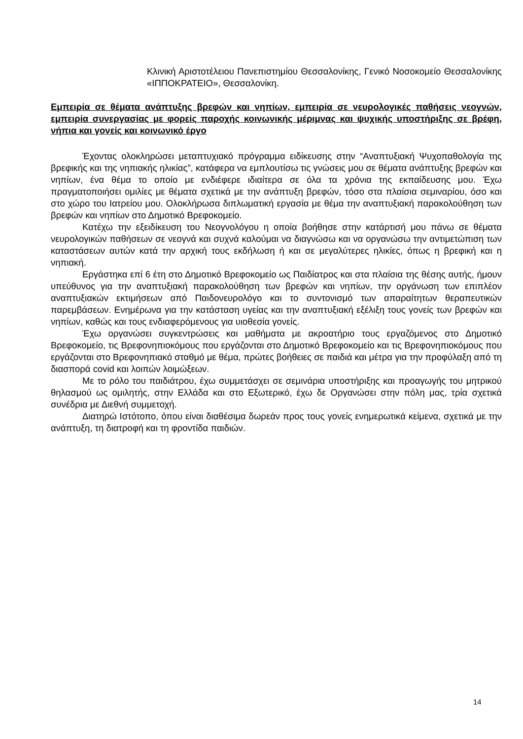Κλινική Αριστοτέλειου Πανεπιστημίου Θεσσαλονίκης, Γενικό Νοσοκομείο Θεσσαλονίκης «ΙΠΠΟΚΡΑΤΕΙΟ», Θεσσαλονίκη.
Εμπειρία σε θέματα ανάπτυξης βρεφών και νηπίων, εμπειρία σε νευρολογικές παθήσεις νεογνών, εμπειρία συνεργασίας με φορείς παροχής κοινωνικής μέριμνας και ψυχικής υποστήριξης σε βρέφη, νήπια και γονείς και κοινωνικό έργο
Έχοντας ολοκληρώσει μεταπτυχιακό πρόγραμμα ειδίκευσης στην “Αναπτυξιακή Ψυχοπαθολογία της βρεφικής και της νηπιακής ηλικίας”, κατάφερα να εμπλουτίσω τις γνώσεις μου σε θέματα ανάπτυξης βρεφών και νηπίων, ένα θέμα το οποίο με ενδιέφερε ιδιαίτερα σε όλα τα χρόνια της εκπαίδευσης μου. Έχω πραγματοποιήσει ομιλίες με θέματα σχετικά με την ανάπτυξη βρεφών, τόσο στα πλαίσια σεμιναρίου, όσο και στο χώρο του Ιατρείου μου. Ολοκλήρωσα διπλωματική εργασία με θέμα την αναπτυξιακή παρακολούθηση των βρεφών και νηπίων στο Δημοτικό Βρεφοκομείο.
Κατέχω την εξειδίκευση του Νεογνολόγου η οποία βοήθησε στην κατάρτισή μου πάνω σε θέματα νευρολογικών παθήσεων σε νεογνά και συχνά καλούμαι να διαγνώσω και να οργανώσω την αντιμετώπιση των καταστάσεων αυτών κατά την αρχική τους εκδήλωση ή και σε μεγαλύτερες ηλικίες, όπως η βρεφική και η νηπιακή.
Εργάστηκα επί 6 έτη στο Δημοτικό Βρεφοκομείο ως Παιδίατρος και στα πλαίσια της θέσης αυτής, ήμουν υπεύθυνος για την αναπτυξιακή παρακολούθηση των βρεφών και νηπίων, την οργάνωση των επιπλέον αναπτυξιακών εκτιμήσεων από Παιδονευρολόγο και το συντονισμό των απαραίτητων θεραπευτικών παρεμβάσεων. Ενημέρωνα για την κατάσταση υγείας και την αναπτυξιακή εξέλιξη τους γονείς των βρεφών και νηπίων, καθώς και τους ενδιαφερόμενους για υιοθεσία γονείς.
Έχω οργανώσει συγκεντρώσεις και μαθήματα με ακροατήριο τους εργαζόμενος στο Δημοτικό Βρεφοκομείο, τις Βρεφονηπιοκόμους που εργάζονται στο Δημοτικό Βρεφοκομείο και τις Βρεφονηπιοκόμους που εργάζονται στο Βρεφονηπιακό σταθμό με θέμα, πρώτες βοήθειες σε παιδιά και μέτρα για την προφύλαξη από τη διασπορά covid και λοιπών λοιμώξεων.
Με το ρόλο του παιδιάτρου, έχω συμμετάσχει σε σεμινάρια υποστήριξης και προαγωγής του μητρικού θηλασμού ως ομιλητής, στην Ελλάδα και στο Εξωτερικό, έχω δε Οργανώσει στην πόλη μας, τρία σχετικά συνέδρια με Διεθνή συμμετοχή.
Διατηρώ Ιστότοπο, όπου είναι διαθέσιμα δωρεάν προς τους γονείς ενημερωτικά κείμενα, σχετικά με την ανάπτυξη, τη διατροφή και τη φροντίδα παιδιών.
14